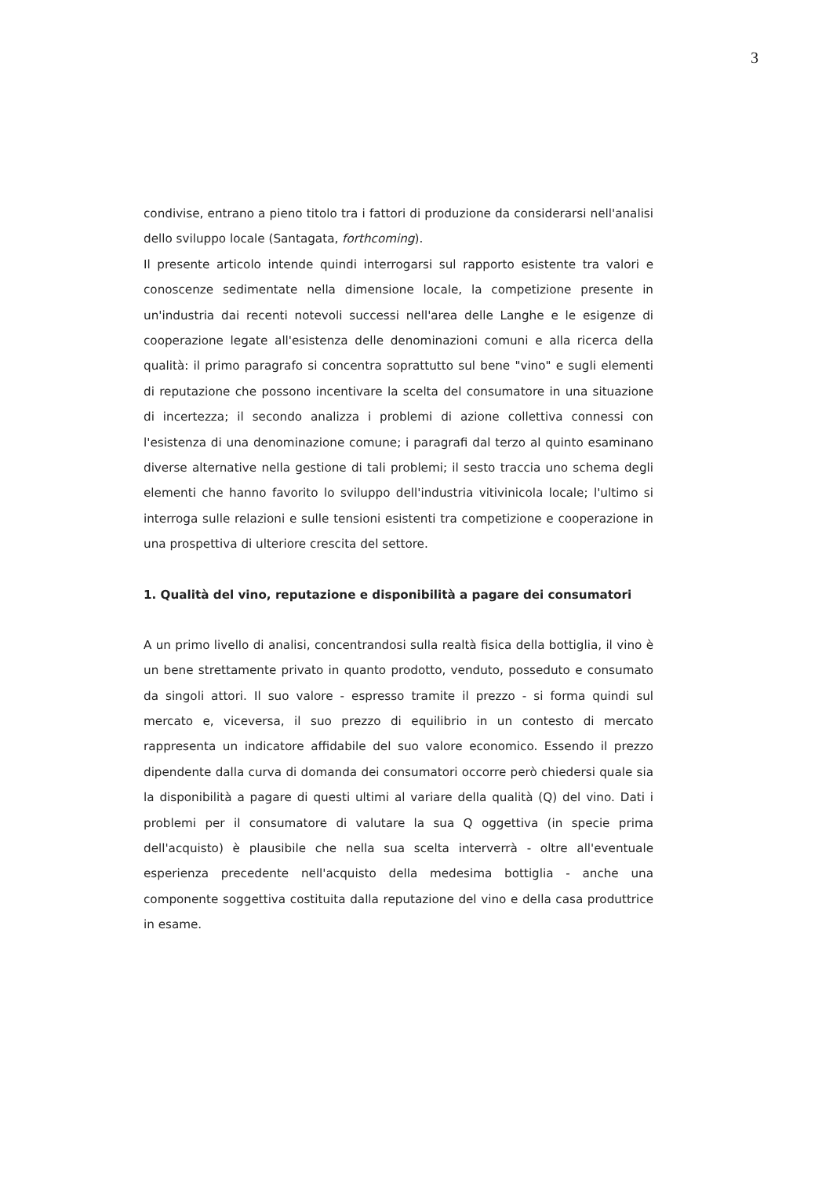3
condivise, entrano a pieno titolo tra i fattori di produzione da considerarsi nell'analisi dello sviluppo locale (Santagata, forthcoming).
Il presente articolo intende quindi interrogarsi sul rapporto esistente tra valori e conoscenze sedimentate nella dimensione locale, la competizione presente in un'industria dai recenti notevoli successi nell'area delle Langhe e le esigenze di cooperazione legate all'esistenza delle denominazioni comuni e alla ricerca della qualità: il primo paragrafo si concentra soprattutto sul bene "vino" e sugli elementi di reputazione che possono incentivare la scelta del consumatore in una situazione di incertezza; il secondo analizza i problemi di azione collettiva connessi con l'esistenza di una denominazione comune; i paragrafi dal terzo al quinto esaminano diverse alternative nella gestione di tali problemi; il sesto traccia uno schema degli elementi che hanno favorito lo sviluppo dell'industria vitivinicola locale; l'ultimo si interroga sulle relazioni e sulle tensioni esistenti tra competizione e cooperazione in una prospettiva di ulteriore crescita del settore.
1. Qualità del vino, reputazione e disponibilità a pagare dei consumatori
A un primo livello di analisi, concentrandosi sulla realtà fisica della bottiglia, il vino è un bene strettamente privato in quanto prodotto, venduto, posseduto e consumato da singoli attori. Il suo valore - espresso tramite il prezzo - si forma quindi sul mercato e, viceversa, il suo prezzo di equilibrio in un contesto di mercato rappresenta un indicatore affidabile del suo valore economico. Essendo il prezzo dipendente dalla curva di domanda dei consumatori occorre però chiedersi quale sia la disponibilità a pagare di questi ultimi al variare della qualità (Q) del vino. Dati i problemi per il consumatore di valutare la sua Q oggettiva (in specie prima dell'acquisto) è plausibile che nella sua scelta interverrà - oltre all'eventuale esperienza precedente nell'acquisto della medesima bottiglia - anche una componente soggettiva costituita dalla reputazione del vino e della casa produttrice in esame.